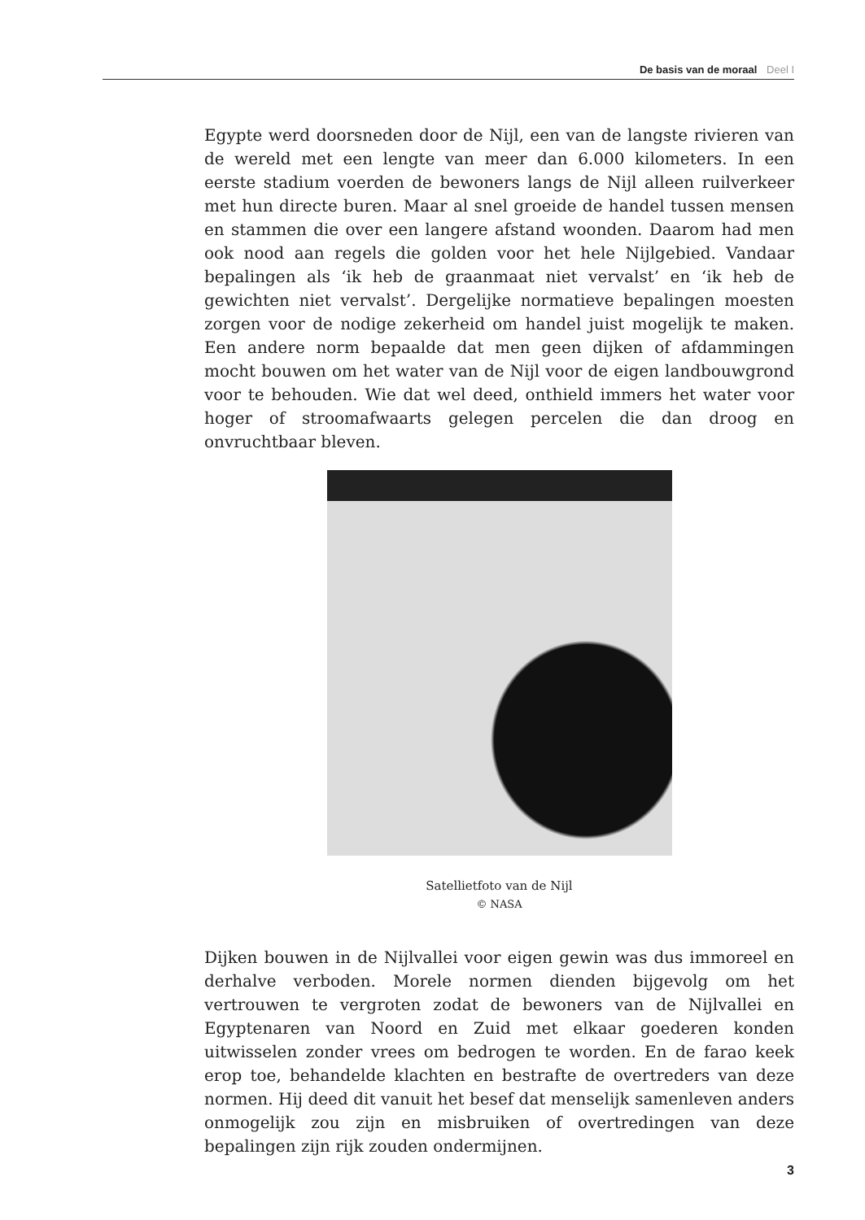De basis van de moraal Deel I
Egypte werd doorsneden door de Nijl, een van de langste rivieren van de wereld met een lengte van meer dan 6.000 kilometers. In een eerste stadium voerden de bewoners langs de Nijl alleen ruilverkeer met hun directe buren. Maar al snel groeide de handel tussen mensen en stammen die over een langere afstand woonden. Daarom had men ook nood aan regels die golden voor het hele Nijlgebied. Vandaar bepalingen als ‘ik heb de graanmaat niet vervalst’ en ‘ik heb de gewichten niet vervalst’. Dergelijke normatieve bepalingen moesten zorgen voor de nodige zekerheid om handel juist mogelijk te maken. Een andere norm bepaalde dat men geen dijken of afdammingen mocht bouwen om het water van de Nijl voor de eigen landbouwgrond voor te behouden. Wie dat wel deed, onthield immers het water voor hoger of stroomafwaarts gelegen percelen die dan droog en onvruchtbaar bleven.
Satellietfoto van de Nijl
© NASA
Dijken bouwen in de Nijlvallei voor eigen gewin was dus immoreel en derhalve verboden. Morele normen dienden bijgevolg om het vertrouwen te vergroten zodat de bewoners van de Nijlvallei en Egyptenaren van Noord en Zuid met elkaar goederen konden uitwisselen zonder vrees om bedrogen te worden. En de farao keek erop toe, behandelde klachten en bestrafte de overtreders van deze normen. Hij deed dit vanuit het besef dat menselijk samenleven anders onmogelijk zou zijn en misbruiken of overtredingen van deze bepalingen zijn rijk zouden ondermijnen.
3